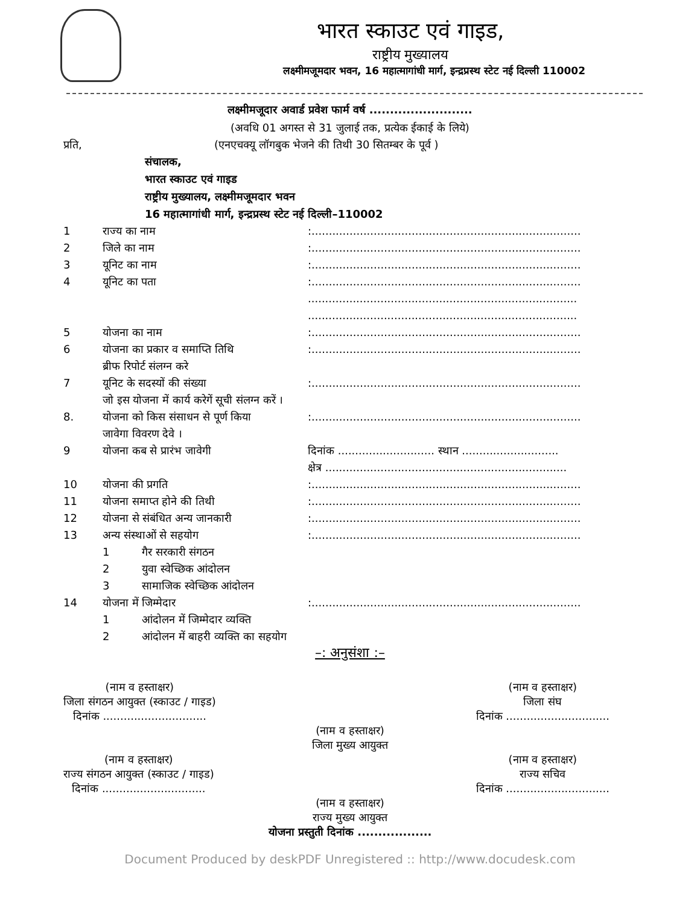भारत स्काउट एवं गाइड,
राष्ट्रीय मुख्यालय
लक्ष्मीमजूमदार भवन, 16 महात्मागांधी मार्ग, इन्द्रप्रस्थ स्टेट नई दिल्ली 110002
लक्ष्मीमजूदार अवार्ड प्रवेश फार्म वर्ष .........................
(अवधि 01 अगस्त से 31 जुलाई तक, प्रत्येक ईकाई के लिये)
प्रति, (एनएचक्यू लॉगबुक भेजने की तिथी 30 सितम्बर के पूर्व )
संचालक,
भारत स्काउट एवं गाइड
राष्ट्रीय मुख्यालय, लक्ष्मीमजूमदार भवन
16 महात्मागांधी मार्ग, इन्द्रप्रस्थ स्टेट नई दिल्ली–110002
1 राज्य का नाम:..............................................................................
2 जिले का नाम:..............................................................................
3 यूनिट का नाम:..............................................................................
4 यूनिट का पता:..............................................................................
..............................................................................
..............................................................................
5 योजना का नाम:..............................................................................
6 योजना का प्रकार व समाप्ति तिथि
ब्रीफ रिपोर्ट संलग्न करे:..............................................................................
7 यूनिट के सदस्यों की संख्या
जो इस योजना में कार्य करेगें सूची संलग्न करें ।:..............................................................................
8. योजना को किस संसाधन से पूर्ण किया
जावेगा विवरण देवे ।:..............................................................................
9 योजना कब से प्रारंभ जावेगी दिनांक ............................ स्थान ............................
क्षेत्र ......................................................................
10 योजना की प्रगति:..............................................................................
11 योजना समाप्त होने की तिथी:..............................................................................
12 योजना से संबंधित अन्य जानकारी:..............................................................................
13 अन्य संस्थाओं से सहयोग:..............................................................................
1 गैर सरकारी संगठन
2 युवा स्वेच्छिक आंदोलन
3 सामाजिक स्वेच्छिक आंदोलन
14 योजना में जिम्मेदार:..............................................................................
1 आंदोलन में जिम्मेदार व्यक्ति
2 आंदोलन में बाहरी व्यक्ति का सहयोग
–: अनुसंशा :–
(नाम व हस्ताक्षर)
जिला संगठन आयुक्त (स्काउट / गाइड)
दिनांक ..............................
(नाम व हस्ताक्षर)
जिला संघ
दिनांक ..............................
(नाम व हस्ताक्षर)
जिला मुख्य आयुक्त
(नाम व हस्ताक्षर)
राज्य संगठन आयुक्त (स्काउट / गाइड)
दिनांक ..............................
(नाम व हस्ताक्षर)
राज्य सचिव
दिनांक ..............................
(नाम व हस्ताक्षर)
राज्य मुख्य आयुक्त
योजना प्रस्तुती दिनांक ..................
Document Produced by deskPDF Unregistered :: http://www.docudesk.com